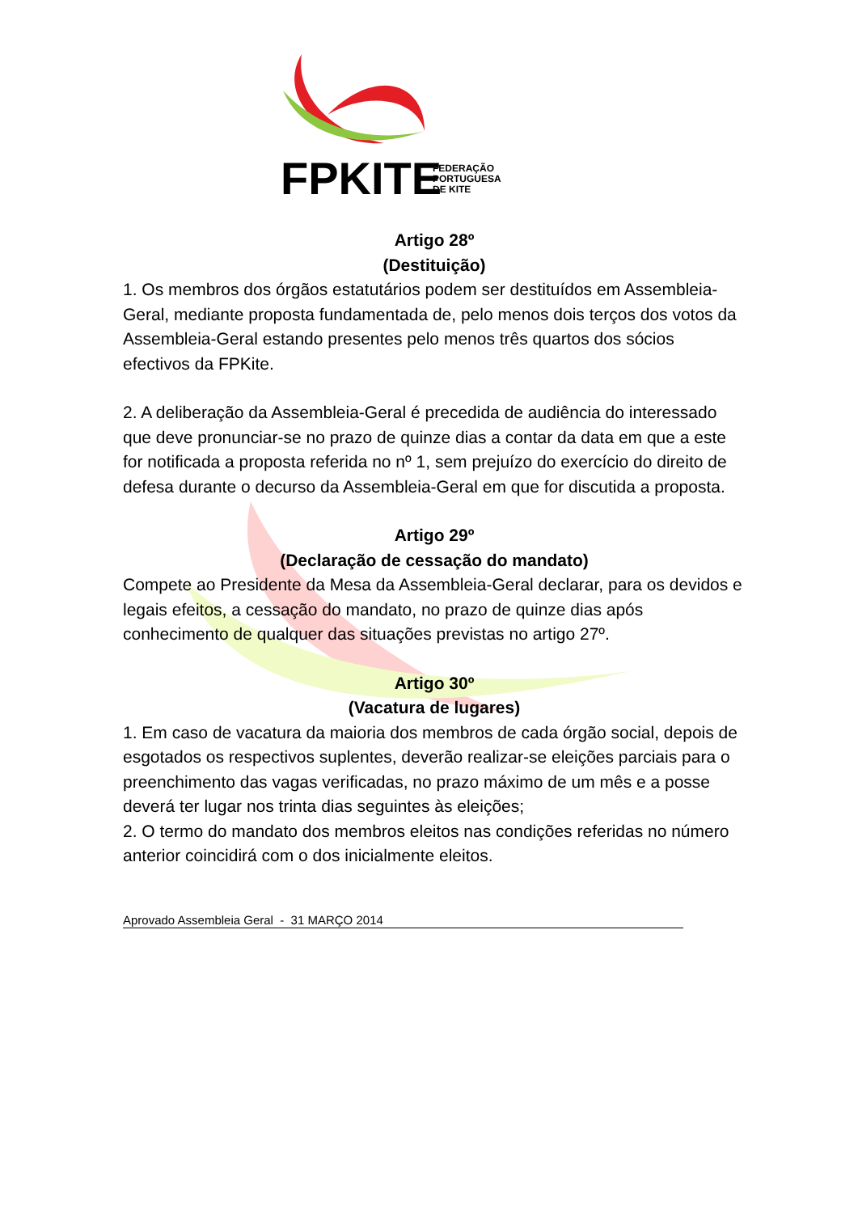FPKITE
FEDERAÇÃO
PORTUGUESA
DE KITE
Artigo 28º
(Destituição)
1. Os membros dos órgãos estatutários podem ser destituídos em Assembleia-Geral, mediante proposta fundamentada de, pelo menos dois terços dos votos da Assembleia-Geral estando presentes pelo menos três quartos dos sócios efectivos da FPKite.
2. A deliberação da Assembleia-Geral é precedida de audiência do interessado que deve pronunciar-se no prazo de quinze dias a contar da data em que a este for notificada a proposta referida no nº 1, sem prejuízo do exercício do direito de defesa durante o decurso da Assembleia-Geral em que for discutida a proposta.
Artigo 29º
(Declaração de cessação do mandato)
Compete ao Presidente da Mesa da Assembleia-Geral declarar, para os devidos e legais efeitos, a cessação do mandato, no prazo de quinze dias após conhecimento de qualquer das situações previstas no artigo 27º.
Artigo 30º
(Vacatura de lugares)
1. Em caso de vacatura da maioria dos membros de cada órgão social, depois de esgotados os respectivos suplentes, deverão realizar-se eleições parciais para o preenchimento das vagas verificadas, no prazo máximo de um mês e a posse deverá ter lugar nos trinta dias seguintes às eleições;
2. O termo do mandato dos membros eleitos nas condições referidas no número anterior coincidirá com o dos inicialmente eleitos.
Aprovado Assembleia Geral - 31 MARÇO 2014